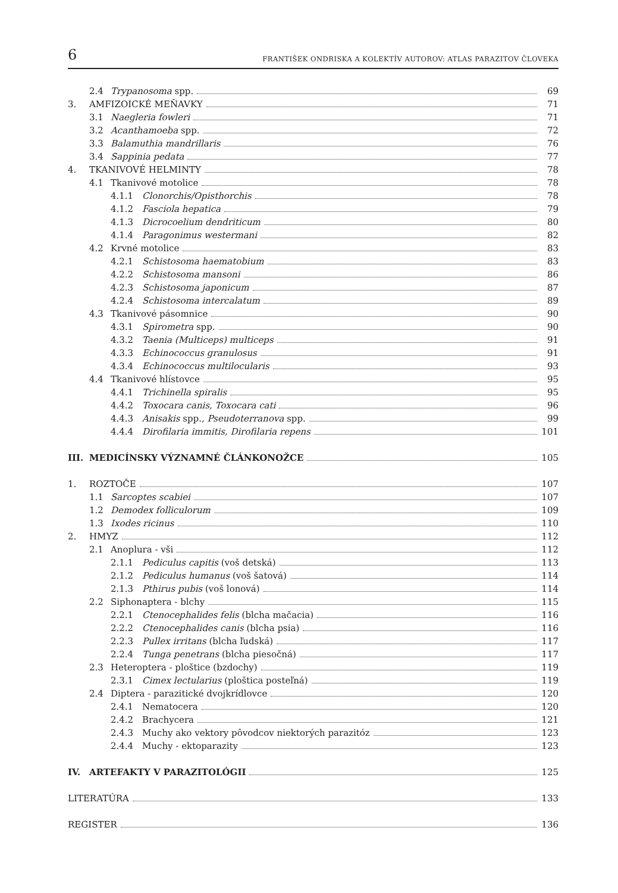6 FRANTIŠEK ONDRISKA A KOLEKTÍV AUTOROV: ATLAS PARAZITOV ČLOVEKA
2.4 Trypanosoma spp. 69
3. AMFIZOICKÉ MEŇAVKY 71
3.1 Naegleria fowleri 71
3.2 Acanthamoeba spp. 72
3.3 Balamuthia mandrillaris 76
3.4 Sappinia pedata 77
4. TKANIVOVÉ HELMINTY 78
4.1 Tkanivové motolice 78
4.1.1 Clonorchis/Opisthorchis 78
4.1.2 Fasciola hepatica 79
4.1.3 Dicrocoelium dendriticum 80
4.1.4 Paragonimus westermani 82
4.2 Krvné motolice 83
4.2.1 Schistosoma haematobium 83
4.2.2 Schistosoma mansoni 86
4.2.3 Schistosoma japonicum 87
4.2.4 Schistosoma intercalatum 89
4.3 Tkanivové pásomnice 90
4.3.1 Spirometra spp. 90
4.3.2 Taenia (Multiceps) multiceps 91
4.3.3 Echinococcus granulosus 91
4.3.4 Echinococcus multilocularis 93
4.4 Tkanivové hlístovce 95
4.4.1 Trichinella spiralis 95
4.4.2 Toxocara canis, Toxocara cati 96
4.4.3 Anisakis spp., Pseudoterranova spp. 99
4.4.4 Dirofilaria immitis, Dirofilaria repens 101
III. MEDICÍNSKY VÝZNAMNÉ ČLÁNKONOŽCE 105
1. ROZTOČE 107
1.1 Sarcoptes scabiei 107
1.2 Demodex folliculorum 109
1.3 Ixodes ricinus 110
2. HMYZ 112
2.1 Anoplura - vši 112
2.1.1 Pediculus capitis (voš detská) 113
2.1.2 Pediculus humanus (voš šatová) 114
2.1.3 Pthirus pubis (voš lonová) 114
2.2 Siphonaptera - blchy 115
2.2.1 Ctenocephalides felis (blcha mačacia) 116
2.2.2 Ctenocephalides canis (blcha psia) 116
2.2.3 Pullex irritans (blcha ľudská) 117
2.2.4 Tunga penetrans (blcha piesočná) 117
2.3 Heteroptera - ploštice (bzdochy) 119
2.3.1 Cimex lectularius (ploštica posteľná) 119
2.4 Diptera - parazitické dvojkrídlovce 120
2.4.1 Nematocera 120
2.4.2 Brachycera 121
2.4.3 Muchy ako vektory pôvodcov niektorých parazitóz 123
2.4.4 Muchy - ektoparazity 123
IV. ARTEFAKTY V PARAZITOLÓGII 125
LITERATÚRA 133
REGISTER 136